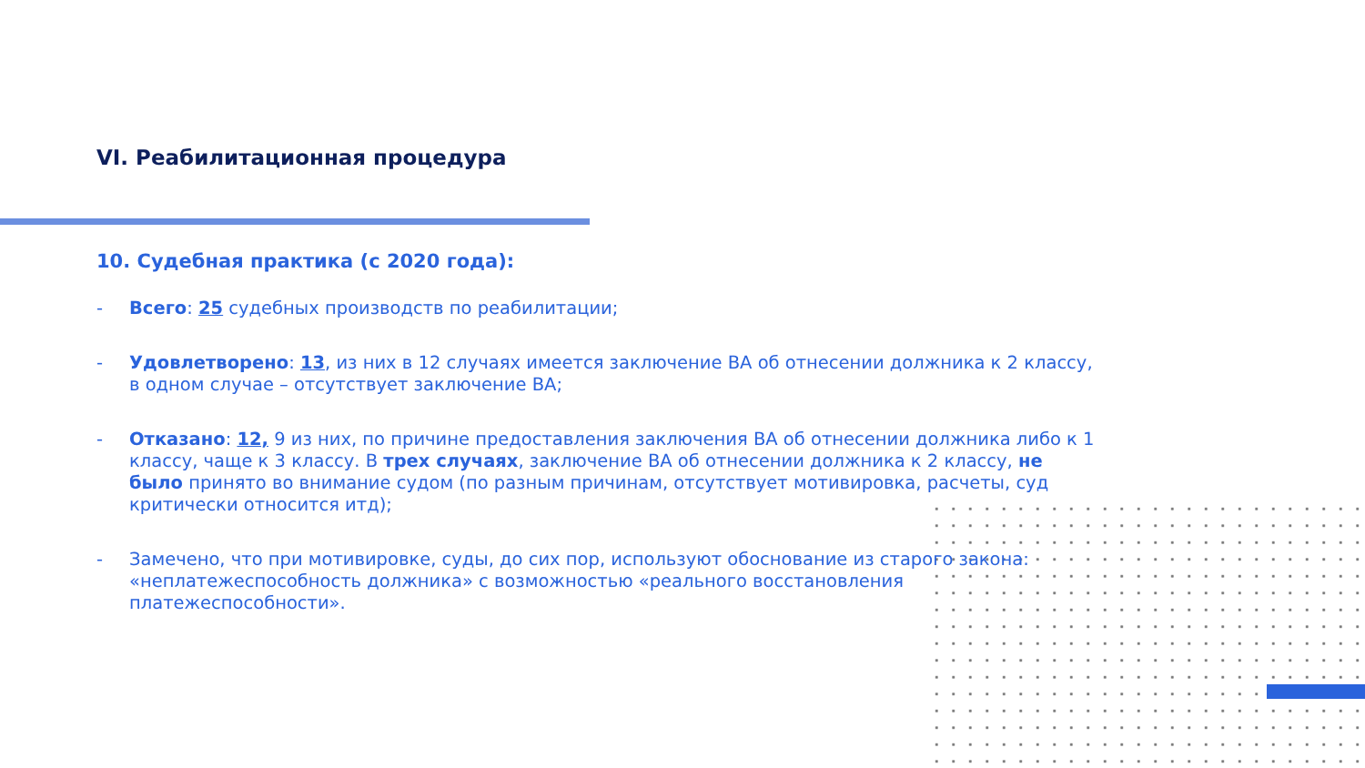VI. Реабилитационная процедура
10. Судебная практика (с 2020 года):
- Всего: 25 судебных производств по реабилитации;
- Удовлетворено: 13, из них в 12 случаях имеется заключение ВА об отнесении должника к 2 классу, в одном случае – отсутствует заключение ВА;
- Отказано: 12, 9 из них, по причине предоставления заключения ВА об отнесении должника либо к 1 классу, чаще к 3 классу. В трех случаях, заключение ВА об отнесении должника к 2 классу, не было принято во внимание судом (по разным причинам, отсутствует мотивировка, расчеты, суд критически относится итд);
- Замечено, что при мотивировке, суды, до сих пор, используют обоснование из старого закона: «неплатежеспособность должника» с возможностью «реального восстановления платежеспособности».